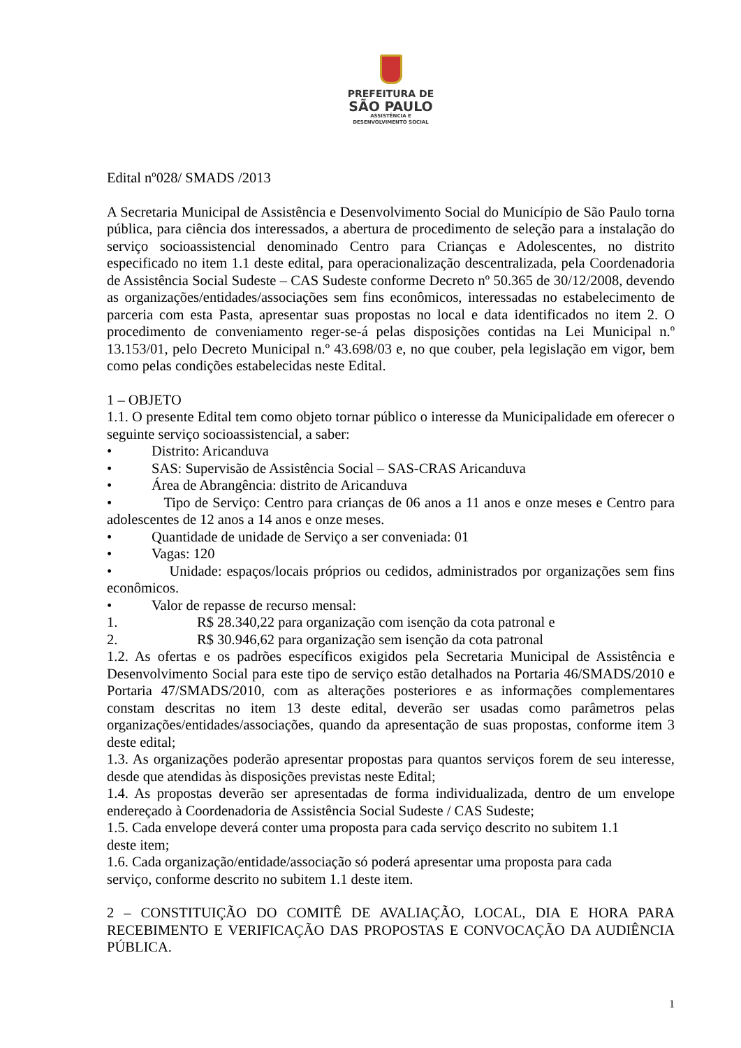PREFEITURA DE
SÃO PAULO
ASSISTÊNCIA E
DESENVOLVIMENTO SOCIAL
Edital nº028/ SMADS /2013
A Secretaria Municipal de Assistência e Desenvolvimento Social do Município de São Paulo torna pública, para ciência dos interessados, a abertura de procedimento de seleção para a instalação do serviço socioassistencial denominado Centro para Crianças e Adolescentes, no distrito especificado no item 1.1 deste edital, para operacionalização descentralizada, pela Coordenadoria de Assistência Social Sudeste – CAS Sudeste conforme Decreto nº 50.365 de 30/12/2008, devendo as organizações/entidades/associações sem fins econômicos, interessadas no estabelecimento de parceria com esta Pasta, apresentar suas propostas no local e data identificados no item 2. O procedimento de conveniamento reger-se-á pelas disposições contidas na Lei Municipal n.º 13.153/01, pelo Decreto Municipal n.º 43.698/03 e, no que couber, pela legislação em vigor, bem como pelas condições estabelecidas neste Edital.
1 – OBJETO
1.1. O presente Edital tem como objeto tornar público o interesse da Municipalidade em oferecer o seguinte serviço socioassistencial, a saber:
• Distrito: Aricanduva
• SAS: Supervisão de Assistência Social – SAS-CRAS Aricanduva
• Área de Abrangência: distrito de Aricanduva
• Tipo de Serviço: Centro para crianças de 06 anos a 11 anos e onze meses e Centro para adolescentes de 12 anos a 14 anos e onze meses.
• Quantidade de unidade de Serviço a ser conveniada: 01
• Vagas: 120
• Unidade: espaços/locais próprios ou cedidos, administrados por organizações sem fins econômicos.
• Valor de repasse de recurso mensal:
1. R$ 28.340,22 para organização com isenção da cota patronal e
2. R$ 30.946,62 para organização sem isenção da cota patronal
1.2. As ofertas e os padrões específicos exigidos pela Secretaria Municipal de Assistência e Desenvolvimento Social para este tipo de serviço estão detalhados na Portaria 46/SMADS/2010 e Portaria 47/SMADS/2010, com as alterações posteriores e as informações complementares constam descritas no item 13 deste edital, deverão ser usadas como parâmetros pelas organizações/entidades/associações, quando da apresentação de suas propostas, conforme item 3 deste edital;
1.3. As organizações poderão apresentar propostas para quantos serviços forem de seu interesse, desde que atendidas às disposições previstas neste Edital;
1.4. As propostas deverão ser apresentadas de forma individualizada, dentro de um envelope endereçado à Coordenadoria de Assistência Social Sudeste / CAS Sudeste;
1.5. Cada envelope deverá conter uma proposta para cada serviço descrito no subitem 1.1
deste item;
1.6. Cada organização/entidade/associação só poderá apresentar uma proposta para cada
serviço, conforme descrito no subitem 1.1 deste item.
2 – CONSTITUIÇÃO DO COMITÊ DE AVALIAÇÃO, LOCAL, DIA E HORA PARA RECEBIMENTO E VERIFICAÇÃO DAS PROPOSTAS E CONVOCAÇÃO DA AUDIÊNCIA PÚBLICA.
1